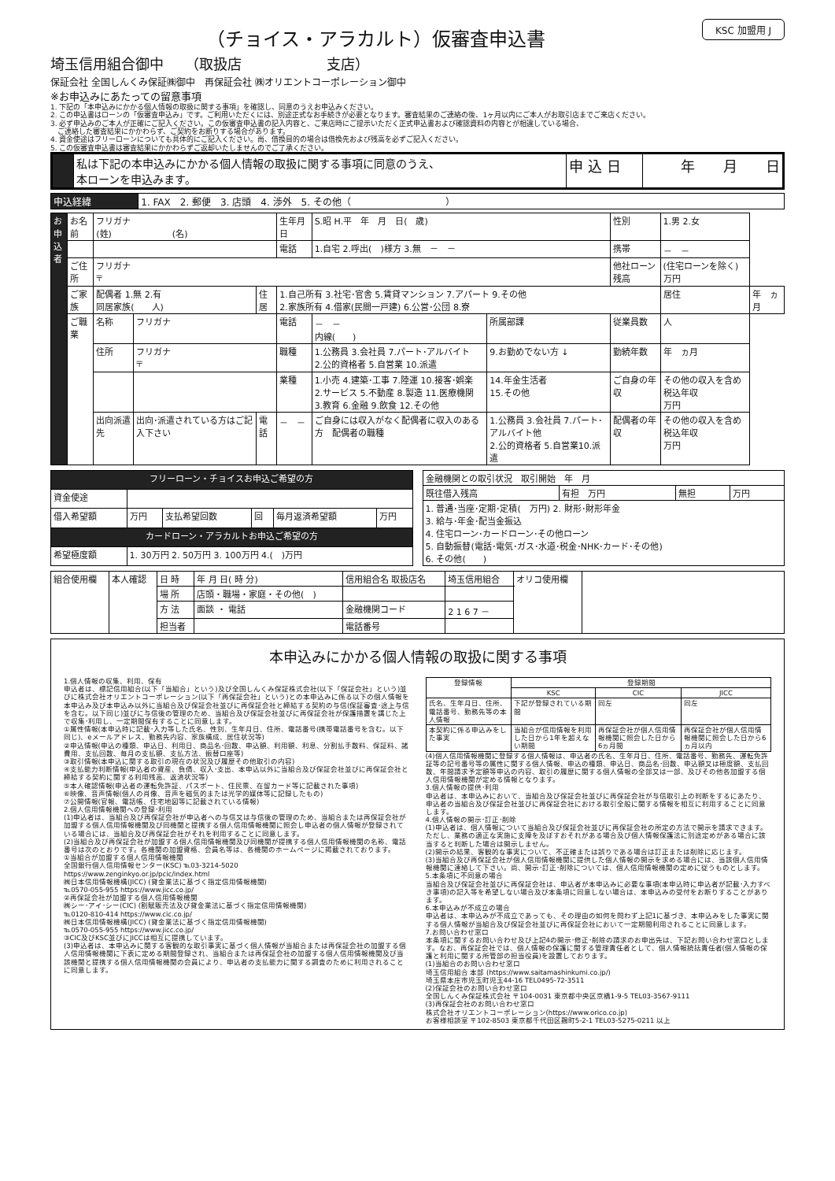KSC 加盟用 J
（チョイス・アラカルト）仮審査申込書
埼玉信用組合御中　　（取扱店　　　　　　支店）
保証会社 全国しんくみ保証㈱御中　再保証会社 ㈱オリエントコーポレーション御中
※お申込みにあたっての留意事項
1. 下記の「本申込みにかかる個人情報の取扱に関する事項」を確認し、同意のうえお申込みください。
2. この申込書はローンの「仮審査申込み」です。ご利用いただくには、別途正式なお手続きが必要となります。審査結果のご連絡の後、1ヶ月以内にご本人がお取引店までご来店ください。
3. 必ず申込みのご本人が正確にご記入ください。この仮審査申込書の記入内容と、ご来店時にご提示いただく正式申込書および確認資料の内容とが相違している場合、
　ご連絡した審査結果にかかわらず、ご契約をお断りする場合があります。
4. 資金使途はフリーローンについても具体的にご記入ください。尚、借換目的の場合は借換先および残高を必ずご記入ください。
5. この仮審査申込書は審査結果にかかわらずご返却いたしませんのでご了承ください。
| | 私は下記の本申込みにかかる個人情報の取扱に関する事項に同意のうえ、 本ローンを申込みます。 | 申 込 日 | 年 月 日 |
| 申込経緯 | 1. FAX 2. 郵便 3. 店頭 4. 渉外 5. その他（ ） |
| お 申 込 者 | お名前 | フリガナ (姓) (名) | | | 生年月日 | S.昭 H.平 年 月 日( 歳) | | 性別 | 1.男 2.女 | |
| | | | | | 電話 | 1.自宅 2.呼出( )様方 3.無 － － | | 携帯 | － － | |
| | ご住所 | フリガナ 〒 | | | | | | 他社ローン残高 | (住宅ローンを除く) 万円 | |
| | ご家族 | 配偶者 1.無 2.有 同居家族( 人) | | 住居 | 1.自己所有 3.社宅･官舎 5.賃貸マンション 7.アパート 9.その他 2.家族所有 4.借家(民間一戸建) 6.公営･公団 8.寮 | | | | 居住 | 年 ヵ月 |
| | ご職業 | 名称 | フリガナ | | 電話 | － － 内線( ) | 所属部課 | 従業員数 | 人 | |
| | | 住所 | フリガナ 〒 | | 職種 | 1.公務員 3.会社員 7.パート･アルバイト 2.公的資格者 5.自営業 10.派遣 | 9.お勤めでない方 ↓ | 勤続年数 | 年 ヵ月 | |
| | | | | | 業種 | 1.小売 4.建築･工事 7.陸運 10.接客･娯楽 2.サービス 5.不動産 8.製造 11.医療機関 3.教育 6.金融 9.飲食 12.その他 | 14.年金生活者 15.その他 | ご自身の年収 | その他の収入を含め税込年収 万円 | |
| | | 出向派遣先 | 出向･派遣されている方はご記入下さい | 電話 | － － | ご自身には収入がなく配偶者に収入のある方 配偶者の職種 | 1.公務員 3.会社員 7.パート･アルバイト他 2.公的資格者 5.自営業10.派遣 | 配偶者の年収 | その他の収入を含め税込年収 万円 | |
| フリーローン・チョイスお申込ご希望の方 | | | | | |
| 資金使途 | | | | | |
| 借入希望額 | 万円 | 支払希望回数 | 回 | 毎月返済希望額 | 万円 |
| カードローン・アラカルトお申込ご希望の方 | | | | | |
| 希望極度額 | 1. 30万円 2. 50万円 3. 100万円 4.( )万円 | | | | |
| 金融機関との取引状況 取引開始 年 月 | | | |
| 既往借入残高 | 有担 万円 | 無担 | 万円 |
| 1. 普通･当座･定期･定積( 万円) 2. 財形･財形年金 3. 給与･年金･配当金振込 4. 住宅ローン･カードローン･その他ローン 5. 自動振替(電話･電気･ガス･水道･税金･NHK･カード･その他) 6. その他( ) | | | |
| 組合使用欄 | 本人確認 | 日 時 | 年 月 日( 時 分) | 信用組合名 取扱店名 | 埼玉信用組合 | オリコ使用欄 | |
| | | 場 所 | 店頭・職場・家庭・その他( ) | | | | |
| | | 方 法 | 面談 ・ 電話 | 金融機関コード | 2 1 6 7 － | | |
| | | 担当者 | | 電話番号 | | | |
本申込みにかかる個人情報の取扱に関する事項
1.個人情報の収集、利用、保有
申込者は、標記信用組合(以下「当組合」という)及び全国しんくみ保証株式会社(以下「保証会社」という)並びに株式会社オリエントコーポレーション(以下「再保証会社」という)との本申込みに係る以下の個人情報を本申込み及び本申込み以外に当組合及び保証会社並びに再保証会社と締結する契約の与信(保証審査･途上与信を含む。以下同じ)並びに与信後の管理のため、当組合及び保証会社並びに再保証会社が保護措置を講じた上で収集･利用し、一定期間保有することに同意します。
①属性情報(本申込時に記載･入力等した氏名、性別、生年月日、住所、電話番号(携帯電話番号を含む。以下同じ)、eメールアドレス、勤務先内容、家族構成、居住状況等)
②申込情報(申込の種類、申込日、利用日、商品名･回数、申込額、利用額、利息、分割払手数料、保証料、諸費用、支払回数、毎月の支払額、支払方法、振替口座等)
③取引情報(本申込に関する取引の現在の状況及び履歴その他取引の内容)
④支払能力判断情報(申込者の資産、負債、収入･支出、本申込以外に当組合及び保証会社並びに再保証会社と締結する契約に関する利用残高、返済状況等)
⑤本人確認情報(申込者の運転免許証、パスポート、住民票、在留カード等に記載された事項)
⑥映像、音声情報(個人の肖像、音声を磁気的または光学的媒体等に記録したもの)
⑦公開情報(官報、電話帳、住宅地図等に記載されている情報)
2.個人信用情報機関への登録･利用
(1)申込者は、当組合及び再保証会社が申込者への与信又は与信後の管理のため、当組合または再保証会社が加盟する個人信用情報機関及び同機関と提携する個人信用情報機関に照会し申込者の個人情報が登録されている場合には、当組合及び再保証会社がそれを利用することに同意します。
(2)当組合及び再保証会社が加盟する個人信用情報機関及び同機関が提携する個人信用情報機関の名称、電話番号は次のとおりです。各機関の加盟資格、会員名等は、各機関のホームページに掲載されております。
①当組合が加盟する個人信用情報機関
全国銀行個人信用情報センター(KSC) ℡03-3214-5020
https://www.zenginkyo.or.jp/pcic/index.html
㈱日本信用情報機構(JICC) (貸金業法に基づく指定信用情報機関)
℡0570-055-955 https://www.jicc.co.jp/
②再保証会社が加盟する個人信用情報機関
㈱シー･アイ･シー(CIC) (割賦販売法及び貸金業法に基づく指定信用情報機関)
℡0120-810-414 https://www.cic.co.jp/
㈱日本信用情報機構(JICC) (貸金業法に基づく指定信用情報機関)
℡0570-055-955 https://www.jicc.co.jp/
③CIC及びKSC並びにJICCは相互に提携しています。
(3)申込者は、本申込みに関する客観的な取引事実に基づく個人情報が当組合または再保証会社の加盟する個人信用情報機関に下表に定める期間登録され、当組合または再保証会社の加盟する個人信用情報機関及び当該機関と提携する個人信用情報機関の会員により、申込者の支払能力に関する調査のために利用されることに同意します。
| 登録情報 | 登録期間 | | |
| --- | --- | --- | --- |
| | KSC | CIC | JICC |
| 氏名、生年月日、住所、電話番号、勤務先等の本人情報 | 下記が登録されている期間 | 同左 | 同左 |
| 本契約に係る申込みをした事実 | 当組合が信用情報を利用した日から1年を超えない期間 | 再保証会社が個人信用情報機関に照会した日から6ヵ月間 | 再保証会社が個人信用情報機関に照会した日から6ヵ月以内 |
(4)個人信用情報機関に登録する個人情報は、申込者の氏名、生年月日、住所、電話番号、勤務先、運転免許証等の記号番号等の属性に関する個人情報、申込の種類、申込日、商品名･回数、申込額又は極度額、支払回数、年間請求予定額等申込の内容、取引の履歴に関する個人情報の全部又は一部、及びその他各加盟する個人信用情報機関が定める情報となります。
3.個人情報の提供･利用
申込者は、本申込みにおいて、当組合及び保証会社並びに再保証会社が与信取引上の判断をするにあたり、申込者の当組合及び保証会社並びに再保証会社における取引全般に関する情報を相互に利用することに同意します。
4.個人情報の開示･訂正･削除
(1)申込者は、個人情報について当組合及び保証会社並びに再保証会社の所定の方法で開示を請求できます。ただし、業務の適正な実施に支障を及ぼすおそれがある場合及び個人情報保護法に別途定めがある場合に該当すると判断した場合は開示しません。
(2)開示の結果、客観的な事実について、不正確または誤りである場合は訂正または削除に応じます。
(3)当組合及び再保証会社が個人信用情報機関に提供した個人情報の開示を求める場合には、当該個人信用情報機関に連絡して下さい。尚、開示･訂正･削除については、個人信用情報機関の定めに従うものとします。
5.本条項に不同意の場合
当組合及び保証会社並びに再保証会社は、申込者が本申込みに必要な事項(本申込時に申込者が記載･入力すべき事項)の記入等を希望しない場合及び本条項に同意しない場合は、本申込みの受付をお断りすることがあります。
6.本申込みが不成立の場合
申込者は、本申込みが不成立であっても、その理由の如何を問わず上記1に基づき、本申込みをした事実に関する個人情報が当組合及び保証会社並びに再保証会社において一定期間利用されることに同意します。
7.お問い合わせ窓口
本条項に関するお問い合わせ及び上記4の開示･修正･削除の請求のお申出先は、下記お問い合わせ窓口とします。なお、再保証会社では、個人情報の保護に関する管理責任者として、個人情報統括責任者(個人情報の保護と利用に関する所管部の担当役員)を設置しております。
(1)当組合のお問い合わせ窓口
埼玉信用組合 本部 (https://www.saitamashinkumi.co.jp/)
埼玉県本庄市児玉町児玉44-16 TEL0495-72-3511
(2)保証会社のお問い合わせ窓口
全国しんくみ保証株式会社 〒104-0031 東京都中央区京橋1-9-5 TEL03-3567-9111
(3)再保証会社のお問い合わせ窓口
株式会社オリエントコーポレーション(https://www.orico.co.jp)
お客様相談室 〒102-8503 東京都千代田区麹町5-2-1 TEL03-5275-0211 以上